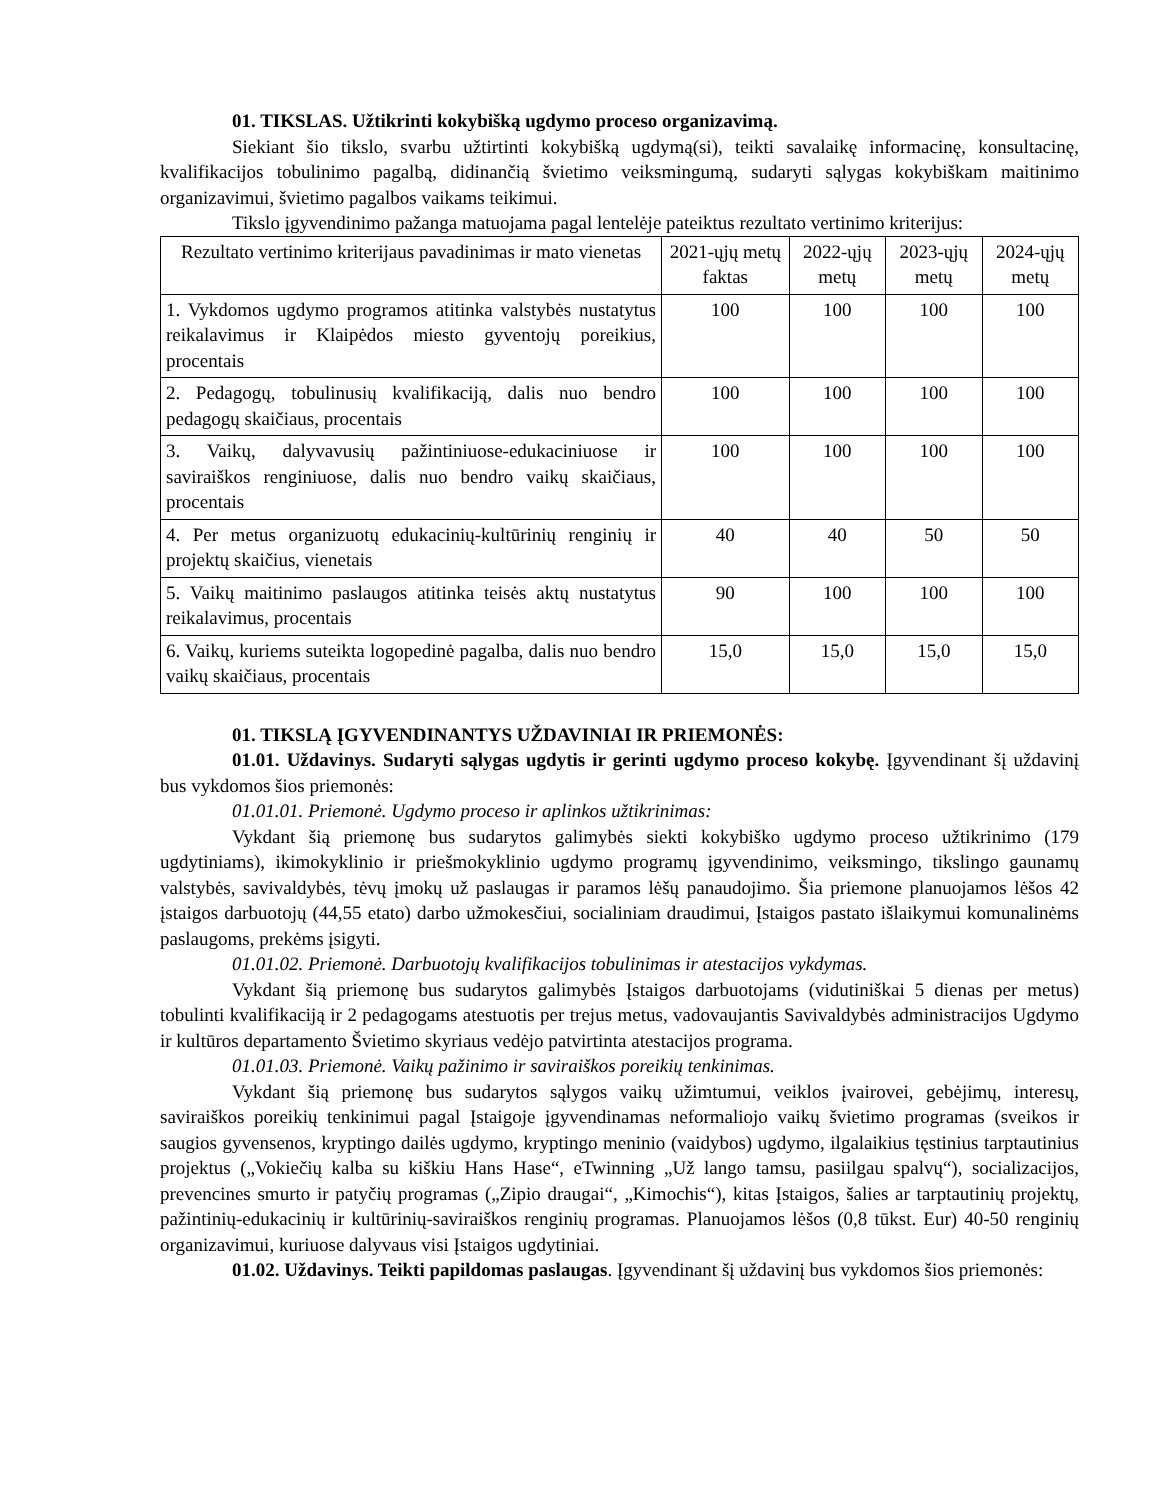01. TIKSLAS. Užtikrinti kokybišką ugdymo proceso organizavimą.
Siekiant šio tikslo, svarbu užtirtinti kokybišką ugdymą(si), teikti savalaikę informacinę, konsultacinę, kvalifikacijos tobulinimo pagalbą, didinančią švietimo veiksmingumą, sudaryti sąlygas kokybiškam maitinimo organizavimui, švietimo pagalbos vaikams teikimui.
Tikslo įgyvendinimo pažanga matuojama pagal lentelėje pateiktus rezultato vertinimo kriterijus:
| Rezultato vertinimo kriterijaus pavadinimas ir mato vienetas | 2021-ųjų metų faktas | 2022-ųjų metų | 2023-ųjų metų | 2024-ųjų metų |
| --- | --- | --- | --- | --- |
| 1. Vykdomos ugdymo programos atitinka valstybės nustatytus reikalavimus ir Klaipėdos miesto gyventojų poreikius, procentais | 100 | 100 | 100 | 100 |
| 2. Pedagogų, tobulinusių kvalifikaciją, dalis nuo bendro pedagogų skaičiaus, procentais | 100 | 100 | 100 | 100 |
| 3. Vaikų, dalyvavusių pažintiniuose-edukaciniuose ir saviraiškos renginiuose, dalis nuo bendro vaikų skaičiaus, procentais | 100 | 100 | 100 | 100 |
| 4. Per metus organizuotų edukacinių-kultūrinių renginių ir projektų skaičius, vienetais | 40 | 40 | 50 | 50 |
| 5. Vaikų maitinimo paslaugos atitinka teisės aktų nustatytus reikalavimus, procentais | 90 | 100 | 100 | 100 |
| 6. Vaikų, kuriems suteikta logopedinė pagalba, dalis nuo bendro vaikų skaičiaus, procentais | 15,0 | 15,0 | 15,0 | 15,0 |
01. TIKSLĄ ĮGYVENDINANTYS UŽDAVINIAI IR PRIEMONĖS:
01.01. Uždavinys. Sudaryti sąlygas ugdytis ir gerinti ugdymo proceso kokybę. Įgyvendinant šį uždavinį bus vykdomos šios priemonės:
01.01.01. Priemonė. Ugdymo proceso ir aplinkos užtikrinimas:
Vykdant šią priemonę bus sudarytos galimybės siekti kokybiško ugdymo proceso užtikrinimo (179 ugdytiniams), ikimokyklinio ir priešmokyklinio ugdymo programų įgyvendinimo, veiksmingo, tikslingo gaunamų valstybės, savivaldybės, tėvų įmokų už paslaugas ir paramos lėšų panaudojimo. Šia priemone planuojamos lėšos 42 įstaigos darbuotojų (44,55 etato) darbo užmokesčiui, socialiniam draudimui, Įstaigos pastato išlaikymui komunalinėms paslaugoms, prekėms įsigyti.
01.01.02. Priemonė. Darbuotojų kvalifikacijos tobulinimas ir atestacijos vykdymas.
Vykdant šią priemonę bus sudarytos galimybės Įstaigos darbuotojams (vidutiniškai 5 dienas per metus) tobulinti kvalifikaciją ir 2 pedagogams atestuotis per trejus metus, vadovaujantis Savivaldybės administracijos Ugdymo ir kultūros departamento Švietimo skyriaus vedėjo patvirtinta atestacijos programa.
01.01.03. Priemonė. Vaikų pažinimo ir saviraiškos poreikių tenkinimas.
Vykdant šią priemonę bus sudarytos sąlygos vaikų užimtumui, veiklos įvairovei, gebėjimų, interesų, saviraiškos poreikių tenkinimui pagal Įstaigoje įgyvendinamas neformaliojo vaikų švietimo programas (sveikos ir saugios gyvensenos, kryptingo dailės ugdymo, kryptingo meninio (vaidybos) ugdymo, ilgalaikius tęstinius tarptautinius projektus („Vokiečių kalba su kiškiu Hans Hase“, eTwinning „Už lango tamsu, pasiilgau spalvų“), socializacijos, prevencines smurto ir patyčių programas („Zipio draugai“, „Kimochis“), kitas Įstaigos, šalies ar tarptautinių projektų, pažintinių-edukacinių ir kultūrinių-saviraiškos renginių programas. Planuojamos lėšos (0,8 tūkst. Eur) 40-50 renginių organizavimui, kuriuose dalyvaus visi Įstaigos ugdytiniai.
01.02. Uždavinys. Teikti papildomas paslaugas. Įgyvendinant šį uždavinį bus vykdomos šios priemonės: